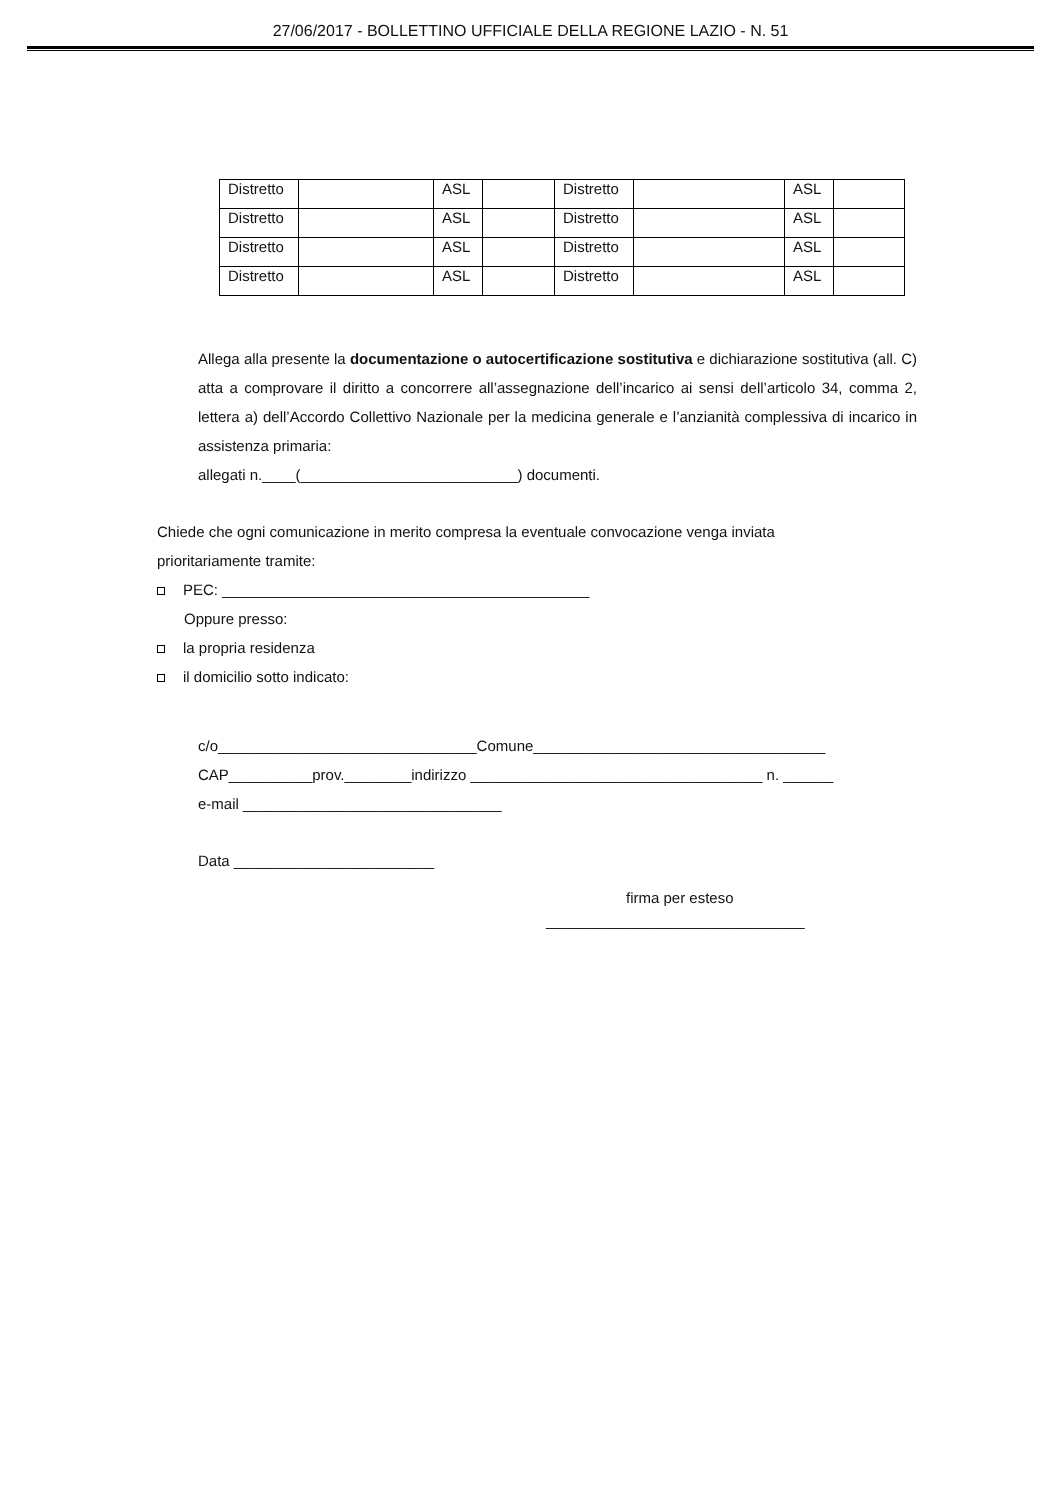27/06/2017 - BOLLETTINO UFFICIALE DELLA REGIONE LAZIO - N. 51
| Distretto | | ASL | | Distretto | | ASL | |
| Distretto | | ASL | | Distretto | | ASL | |
| Distretto | | ASL | | Distretto | | ASL | |
| Distretto | | ASL | | Distretto | | ASL | |
Allega alla presente la documentazione o autocertificazione sostitutiva e dichiarazione sostitutiva (all. C) atta a comprovare il diritto a concorrere all’assegnazione dell’incarico ai sensi dell’articolo 34, comma 2, lettera a) dell’Accordo Collettivo Nazionale per la medicina generale e l’anzianità complessiva di incarico in assistenza primaria:
allegati n.____(__________________________) documenti.
Chiede che ogni comunicazione in merito compresa la eventuale convocazione venga inviata
prioritariamente tramite:
PEC: ____________________________________________
Oppure presso:
la propria residenza
il domicilio sotto indicato:
c/o_______________________________Comune___________________________________
CAP__________prov.________indirizzo ___________________________________ n. ______
e-mail _______________________________
Data ________________________
firma per esteso
_______________________________